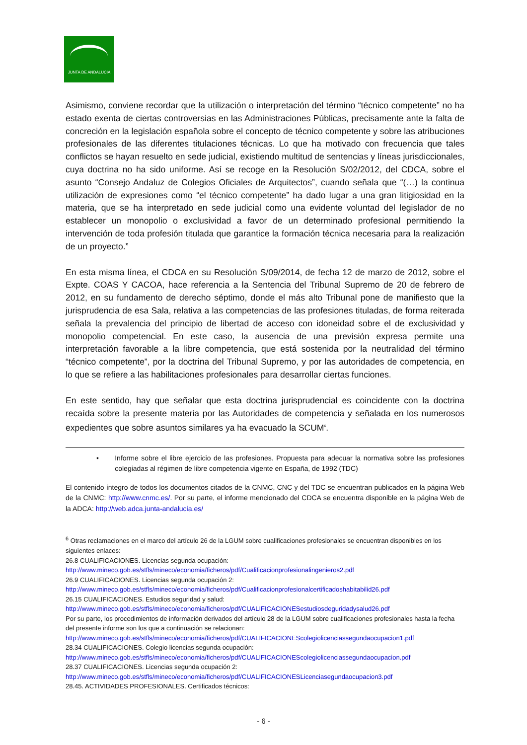JUNTA DE ANDALUCIA
Asimismo, conviene recordar que la utilización o interpretación del término “técnico competente” no ha estado exenta de ciertas controversias en las Administraciones Públicas, precisamente ante la falta de concreción en la legislación española sobre el concepto de técnico competente y sobre las atribuciones profesionales de las diferentes titulaciones técnicas. Lo que ha motivado con frecuencia que tales conflictos se hayan resuelto en sede judicial, existiendo multitud de sentencias y líneas jurisdiccionales, cuya doctrina no ha sido uniforme. Así se recoge en la Resolución S/02/2012, del CDCA, sobre el asunto “Consejo Andaluz de Colegios Oficiales de Arquitectos”, cuando señala que “(…) la continua utilización de expresiones como “el técnico competente” ha dado lugar a una gran litigiosidad en la materia, que se ha interpretado en sede judicial como una evidente voluntad del legislador de no establecer un monopolio o exclusividad a favor de un determinado profesional permitiendo la intervención de toda profesión titulada que garantice la formación técnica necesaria para la realización de un proyecto.”
En esta misma línea, el CDCA en su Resolución S/09/2014, de fecha 12 de marzo de 2012, sobre el Expte. COAS Y CACOA, hace referencia a la Sentencia del Tribunal Supremo de 20 de febrero de 2012, en su fundamento de derecho séptimo, donde el más alto Tribunal pone de manifiesto que la jurisprudencia de esa Sala, relativa a las competencias de las profesiones tituladas, de forma reiterada señala la prevalencia del principio de libertad de acceso con idoneidad sobre el de exclusividad y monopolio competencial. En este caso, la ausencia de una previsión expresa permite una interpretación favorable a la libre competencia, que está sostenida por la neutralidad del término “técnico competente”, por la doctrina del Tribunal Supremo, y por las autoridades de competencia, en lo que se refiere a las habilitaciones profesionales para desarrollar ciertas funciones.
En este sentido, hay que señalar que esta doctrina jurisprudencial es coincidente con la doctrina recaída sobre la presente materia por las Autoridades de competencia y señalada en los numerosos expedientes que sobre asuntos similares ya ha evacuado la SCUM<sup>6</sup>.
• Informe sobre el libre ejercicio de las profesiones. Propuesta para adecuar la normativa sobre las profesiones colegiadas al régimen de libre competencia vigente en España, de 1992 (TDC)
El contenido íntegro de todos los documentos citados de la CNMC, CNC y del TDC se encuentran publicados en la página Web de la CNMC: http://www.cnmc.es/. Por su parte, el informe mencionado del CDCA se encuentra disponible en la página Web de la ADCA: http://web.adca.junta-andalucia.es/
<sup>6</sup> Otras reclamaciones en el marco del artículo 26 de la LGUM sobre cualificaciones profesionales se encuentran disponibles en los siguientes enlaces:
26.8 CUALIFICACIONES. Licencias segunda ocupación:
http://www.mineco.gob.es/stfls/mineco/economia/ficheros/pdf/Cualificacionprofesionalingenieros2.pdf
26.9 CUALIFICACIONES. Licencias segunda ocupación 2:
http://www.mineco.gob.es/stfls/mineco/economia/ficheros/pdf/Cualificacionprofesionalcertificadoshabitabilid26.pdf
26.15 CUALIFICACIONES. Estudios seguridad y salud:
http://www.mineco.gob.es/stfls/mineco/economia/ficheros/pdf/CUALIFICACIONESestudiosdeguridadysalud26.pdf
Por su parte, los procedimientos de información derivados del artículo 28 de la LGUM sobre cualificaciones profesionales hasta la fecha del presente informe son los que a continuación se relacionan:
http://www.mineco.gob.es/stfls/mineco/economia/ficheros/pdf/CUALIFICACIONEScolegiolicenciassegundaocupacion1.pdf
28.34 CUALIFICACIONES. Colegio licencias segunda ocupación:
http://www.mineco.gob.es/stfls/mineco/economia/ficheros/pdf/CUALIFICACIONEScolegiolicenciassegundaocupacion.pdf
28.37 CUALIFICACIONES. Licencias segunda ocupación 2:
http://www.mineco.gob.es/stfls/mineco/economia/ficheros/pdf/CUALIFICACIONESLicenciasegundaocupacion3.pdf
28.45. ACTIVIDADES PROFESIONALES. Certificados técnicos:
- 6 -